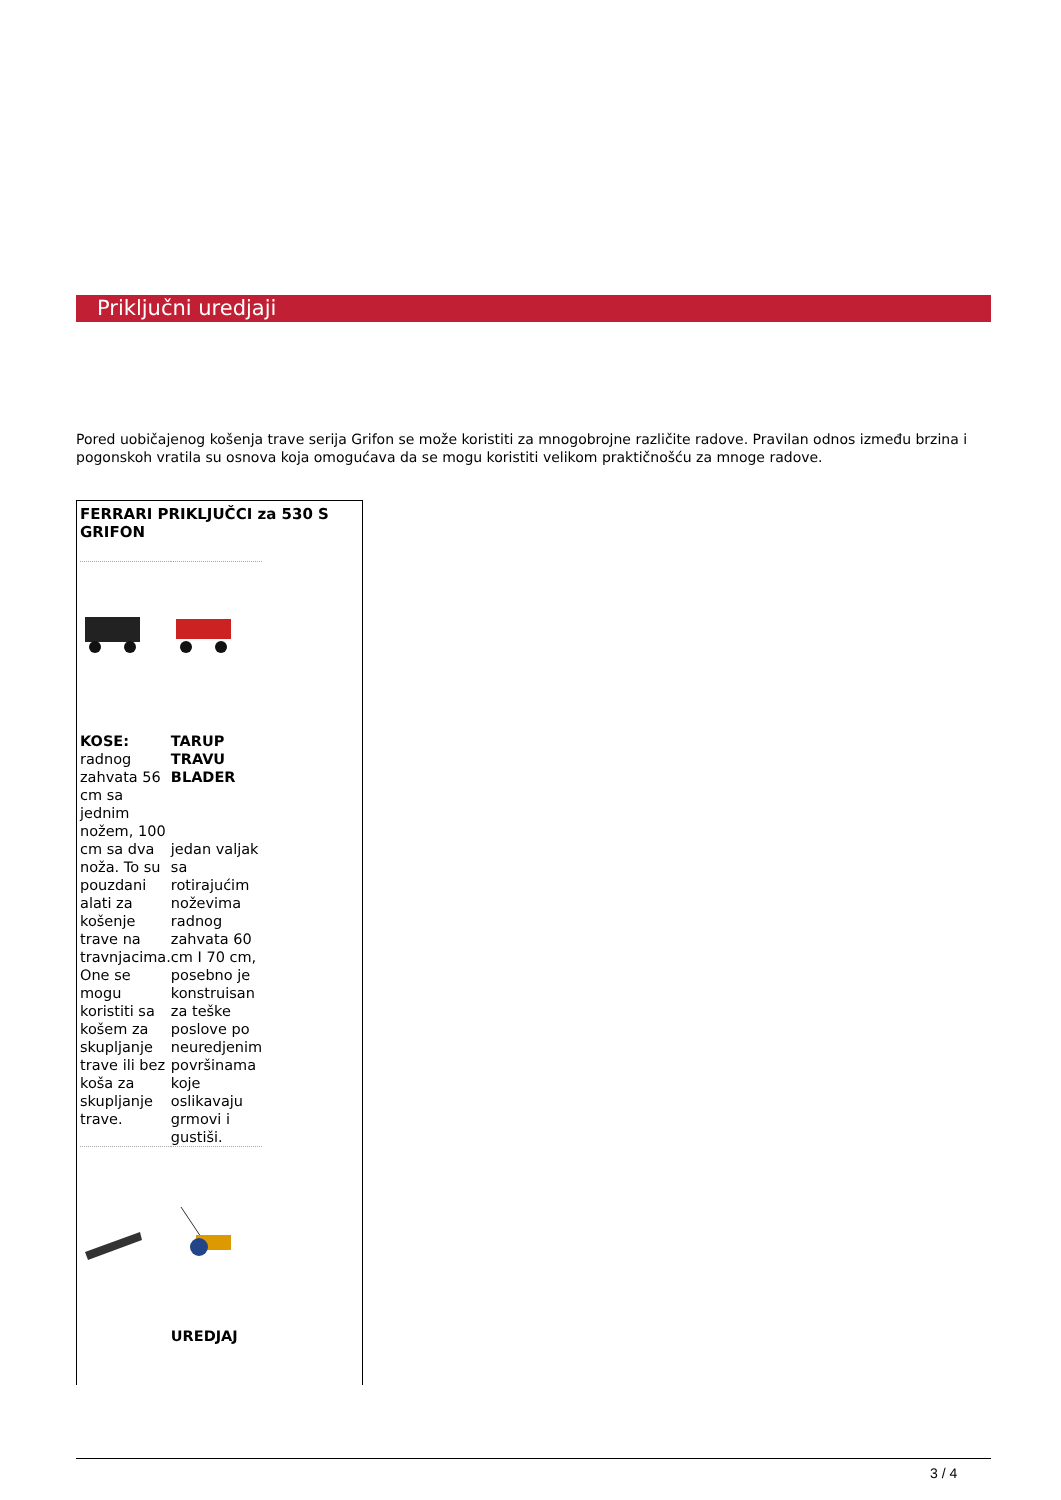Priključni uredjaji
Pored uobičajenog košenja trave serija Grifon se može koristiti za mnogobrojne različite radove. Pravilan odnos između brzina i pogonskoh vratila su osnova koja omogućava da se mogu koristiti velikom praktičnošću za mnoge radove.
FERRARI PRIKLJUČCI za 530 S GRIFON
| KOSE: radnog zahvata 56 cm sa jednim nožem, 100 cm sa dva noža. To su pouzdani alati za košenje trave na travnjacima. One se mogu koristiti sa košem za skupljanje trave ili bez koša za skupljanje trave. | TARUP TRAVU BLADER jedan valjak sa rotirajućim noževima radnog zahvata 60 cm I 70 cm, posebno je konstruisan za teške poslove po neuredjenim površinama koje oslikavaju grmovi i gustiši. |
| | UREDJAJ |
3 / 4